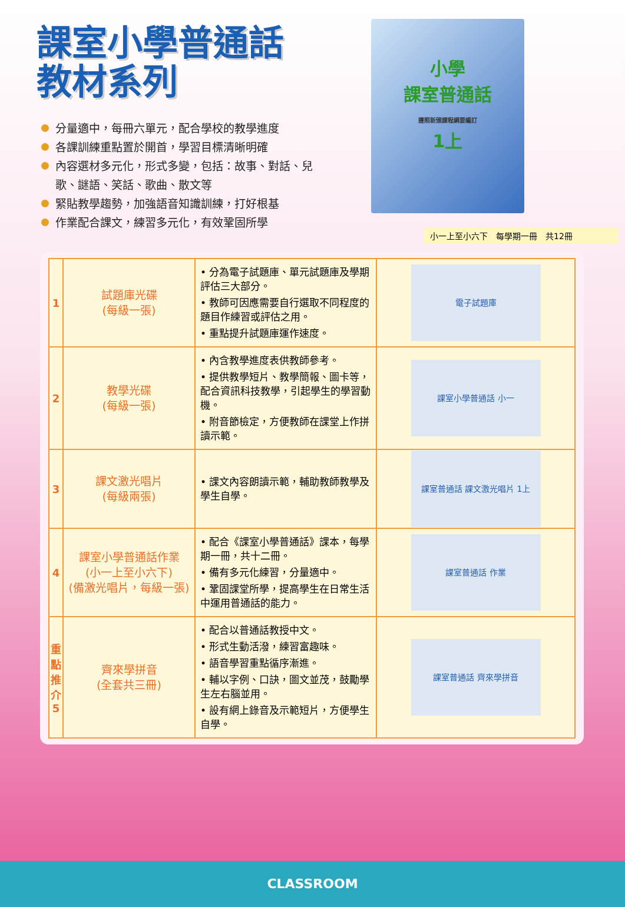課室小學普通話
教材系列
分量適中，每冊六單元，配合學校的教學進度
各課訓練重點置於開首，學習目標清晰明確
內容選材多元化，形式多變，包括：故事、對話、兒歌、謎語、笑話、歌曲、散文等
緊貼教學趨勢，加強語音知識訓練，打好根基
作業配合課文，練習多元化，有效鞏固所學
小學
課室普通話
遵照新頒課程綱要編訂
1上
小一上至小六下　每學期一冊　共12冊
| 1 | 試題庫光碟 (每級一張) | • 分為電子試題庫、單元試題庫及學期評估三大部分。 • 教師可因應需要自行選取不同程度的題目作練習或評估之用。 • 重點提升試題庫運作速度。 | 電子試題庫 |
| 2 | 教學光碟 (每級一張) | • 內含教學進度表供教師參考。 • 提供教學短片、教學簡報、圖卡等，配合資訊科技教學，引起學生的學習動機。 • 附音節檢定，方便教師在課堂上作拼讀示範。 | 課室小學普通話 小一 |
| 3 | 課文激光唱片 (每級兩張) | • 課文內容朗讀示範，輔助教師教學及學生自學。 | 課室普通話 課文激光唱片 1上 |
| 4 | 課室小學普通話作業 (小一上至小六下) (備激光唱片，每級一張) | • 配合《課室小學普通話》課本，每學期一冊，共十二冊。 • 備有多元化練習，分量適中。 • 鞏固課堂所學，提高學生在日常生活中運用普通話的能力。 | 課室普通話 作業 |
| 重點推介 5 | 齊來學拼音 (全套共三冊) | • 配合以普通話教授中文。 • 形式生動活潑，練習富趣味。 • 語音學習重點循序漸進。 • 輔以字例、口訣，圖文並茂，鼓勵學生左右腦並用。 • 設有網上錄音及示範短片，方便學生自學。 | 課室普通話 齊來學拼音 |
CLASSROOM